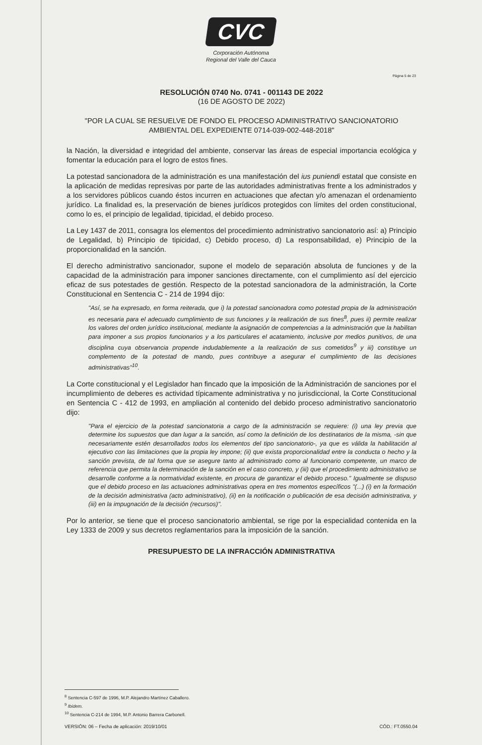CVC
Corporación Autónoma
Regional del Valle del Cauca
Página 5 de 23
RESOLUCIÓN 0740 No. 0741 - 001143 DE 2022
(16 DE AGOSTO DE 2022)
"POR LA CUAL SE RESUELVE DE FONDO EL PROCESO ADMINISTRATIVO SANCIONATORIO AMBIENTAL DEL EXPEDIENTE 0714-039-002-448-2018"
la Nación, la diversidad e integridad del ambiente, conservar las áreas de especial importancia ecológica y fomentar la educación para el logro de estos fines.
La potestad sancionadora de la administración es una manifestación del ius puniendi estatal que consiste en la aplicación de medidas represivas por parte de las autoridades administrativas frente a los administrados y a los servidores públicos cuando éstos incurren en actuaciones que afectan y/o amenazan el ordenamiento jurídico. La finalidad es, la preservación de bienes jurídicos protegidos con límites del orden constitucional, como lo es, el principio de legalidad, tipicidad, el debido proceso.
La Ley 1437 de 2011, consagra los elementos del procedimiento administrativo sancionatorio así: a) Principio de Legalidad, b) Principio de tipicidad, c) Debido proceso, d) La responsabilidad, e) Principio de la proporcionalidad en la sanción.
El derecho administrativo sancionador, supone el modelo de separación absoluta de funciones y de la capacidad de la administración para imponer sanciones directamente, con el cumplimiento así del ejercicio eficaz de sus potestades de gestión. Respecto de la potestad sancionadora de la administración, la Corte Constitucional en Sentencia C - 214 de 1994 dijo:
"Así, se ha expresado, en forma reiterada, que i) la potestad sancionadora como potestad propia de la administración es necesaria para el adecuado cumplimiento de sus funciones y la realización de sus fines<sup>8</sup>, pues ii) permite realizar los valores del orden jurídico institucional, mediante la asignación de competencias a la administración que la habilitan para imponer a sus propios funcionarios y a los particulares el acatamiento, inclusive por medios punitivos, de una disciplina cuya observancia propende indudablemente a la realización de sus cometidos<sup>9</sup> y iii) constituye un complemento de la potestad de mando, pues contribuye a asegurar el cumplimiento de las decisiones administrativas"<sup>10</sup>.
La Corte constitucional y el Legislador han fincado que la imposición de la Administración de sanciones por el incumplimiento de deberes es actividad típicamente administrativa y no jurisdiccional, la Corte Constitucional en Sentencia C - 412 de 1993, en ampliación al contenido del debido proceso administrativo sancionatorio dijo:
"Para el ejercicio de la potestad sancionatoria a cargo de la administración se requiere: (i) una ley previa que determine los supuestos que dan lugar a la sanción, así como la definición de los destinatarios de la misma, -sin que necesariamente estén desarrollados todos los elementos del tipo sancionatorio-, ya que es válida la habilitación al ejecutivo con las limitaciones que la propia ley impone; (ii) que exista proporcionalidad entre la conducta o hecho y la sanción prevista, de tal forma que se asegure tanto al administrado como al funcionario competente, un marco de referencia que permita la determinación de la sanción en el caso concreto, y (iii) que el procedimiento administrativo se desarrolle conforme a la normatividad existente, en procura de garantizar el debido proceso." Igualmente se dispuso que el debido proceso en las actuaciones administrativas opera en tres momentos específicos "(...) (i) en la formación de la decisión administrativa (acto administrativo), (ii) en la notificación o publicación de esa decisión administrativa, y (iii) en la impugnación de la decisión (recursos)".
Por lo anterior, se tiene que el proceso sancionatorio ambiental, se rige por la especialidad contenida en la Ley 1333 de 2009 y sus decretos reglamentarios para la imposición de la sanción.
PRESUPUESTO DE LA INFRACCIÓN ADMINISTRATIVA
<sup>8</sup> Sentencia C-597 de 1996, M.P. Alejandro Martínez Caballero.
<sup>9</sup> Ibídem.
<sup>10</sup> Sentencia C-214 de 1994, M.P. Antonio Barrera Carbonell.
VERSIÓN: 06 – Fecha de aplicación: 2019/10/01 CÓD.: FT.0550.04